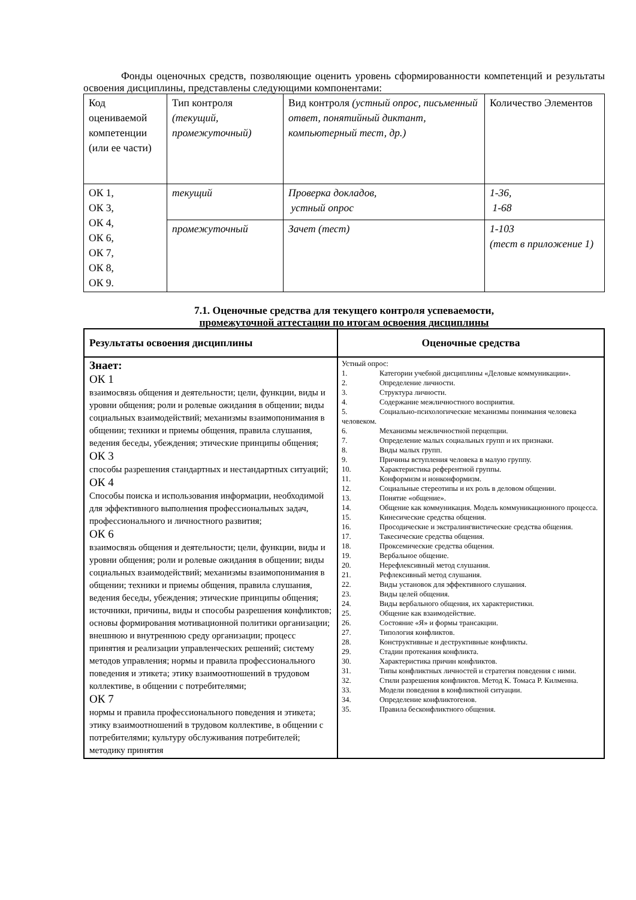Фонды оценочных средств, позволяющие оценить уровень сформированности компетенций и результаты освоения дисциплины, представлены следующими компонентами:
| Код оцениваемой компетенции (или ее части) | Тип контроля (текущий, промежуточный) | Вид контроля (устный опрос, письменный ответ, понятийный диктант, компьютерный тест, др.) | Количество Элементов |
| ОК 1, ОК 3, ОК 4, ОК 6, ОК 7, ОК 8, ОК 9. | текущий | Проверка докладов, устный опрос | 1-36, 1-68 |
| | промежуточный | Зачет (тест) | 1-103 (тест в приложение 1) |
7.1. Оценочные средства для текущего контроля успеваемости,
промежуточной аттестации по итогам освоения дисциплины
| Результаты освоения дисциплины | Оценочные средства |
| --- | --- |
| Знает: ОК 1 взаимосвязь общения и деятельности; цели, функции, виды и уровни общения; роли и ролевые ожидания в общении; виды социальных взаимодействий; механизмы взаимопонимания в общении; техники и приемы общения, правила слушания, ведения беседы, убеждения; этические принципы общения; ОК 3 способы разрешения стандартных и нестандартных ситуаций; ОК 4 Способы поиска и использования информации, необходимой для эффективного выполнения профессиональных задач, профессионального и личностного развития; ОК 6 взаимосвязь общения и деятельности; цели, функции, виды и уровни общения; роли и ролевые ожидания в общении; виды социальных взаимодействий; механизмы взаимопонимания в общении; техники и приемы общения, правила слушания, ведения беседы, убеждения; этические принципы общения; источники, причины, виды и способы разрешения конфликтов; основы формирования мотивационной политики организации; внешнюю и внутреннюю среду организации; процесс принятия и реализации управленческих решений; систему методов управления; нормы и правила профессионального поведения и этикета; этику взаимоотношений в трудовом коллективе, в общении с потребителями; ОК 7 нормы и правила профессионального поведения и этикета; этику взаимоотношений в трудовом коллективе, в общении с потребителями; культуру обслуживания потребителей; методику принятия | Устный опрос: 1. Категории учебной дисциплины «Деловые коммуникации». 2. Определение личности. 3. Структура личности. 4. Содержание межличностного восприятия. 5. Социально-психологические механизмы понимания человека человеком. 6. Механизмы межличностной перцепции. 7. Определение малых социальных групп и их признаки. 8. Виды малых групп. 9. Причины вступления человека в малую группу. 10. Характеристика референтной группы. 11. Конформизм и нонконформизм. 12. Социальные стереотипы и их роль в деловом общении. 13. Понятие «общение». 14. Общение как коммуникация. Модель коммуникационного процесса. 15. Кинесические средства общения. 16. Просодические и экстралингвистические средства общения. 17. Такесические средства общения. 18. Проксемические средства общения. 19. Вербальное общение. 20. Нерефлексивный метод слушания. 21. Рефлексивный метод слушания. 22. Виды установок для эффективного слушания. 23. Виды целей общения. 24. Виды вербального общения, их характеристики. 25. Общение как взаимодействие. 26. Состояние «Я» и формы трансакции. 27. Типология конфликтов. 28. Конструктивные и деструктивные конфликты. 29. Стадии протекания конфликта. 30. Характеристика причин конфликтов. 31. Типы конфликтных личностей и стратегия поведения с ними. 32. Стили разрешения конфликтов. Метод К. Томаса Р. Килменна. 33. Модели поведения в конфликтной ситуации. 34. Определение конфликтогенов. 35. Правила бесконфликтного общения. |